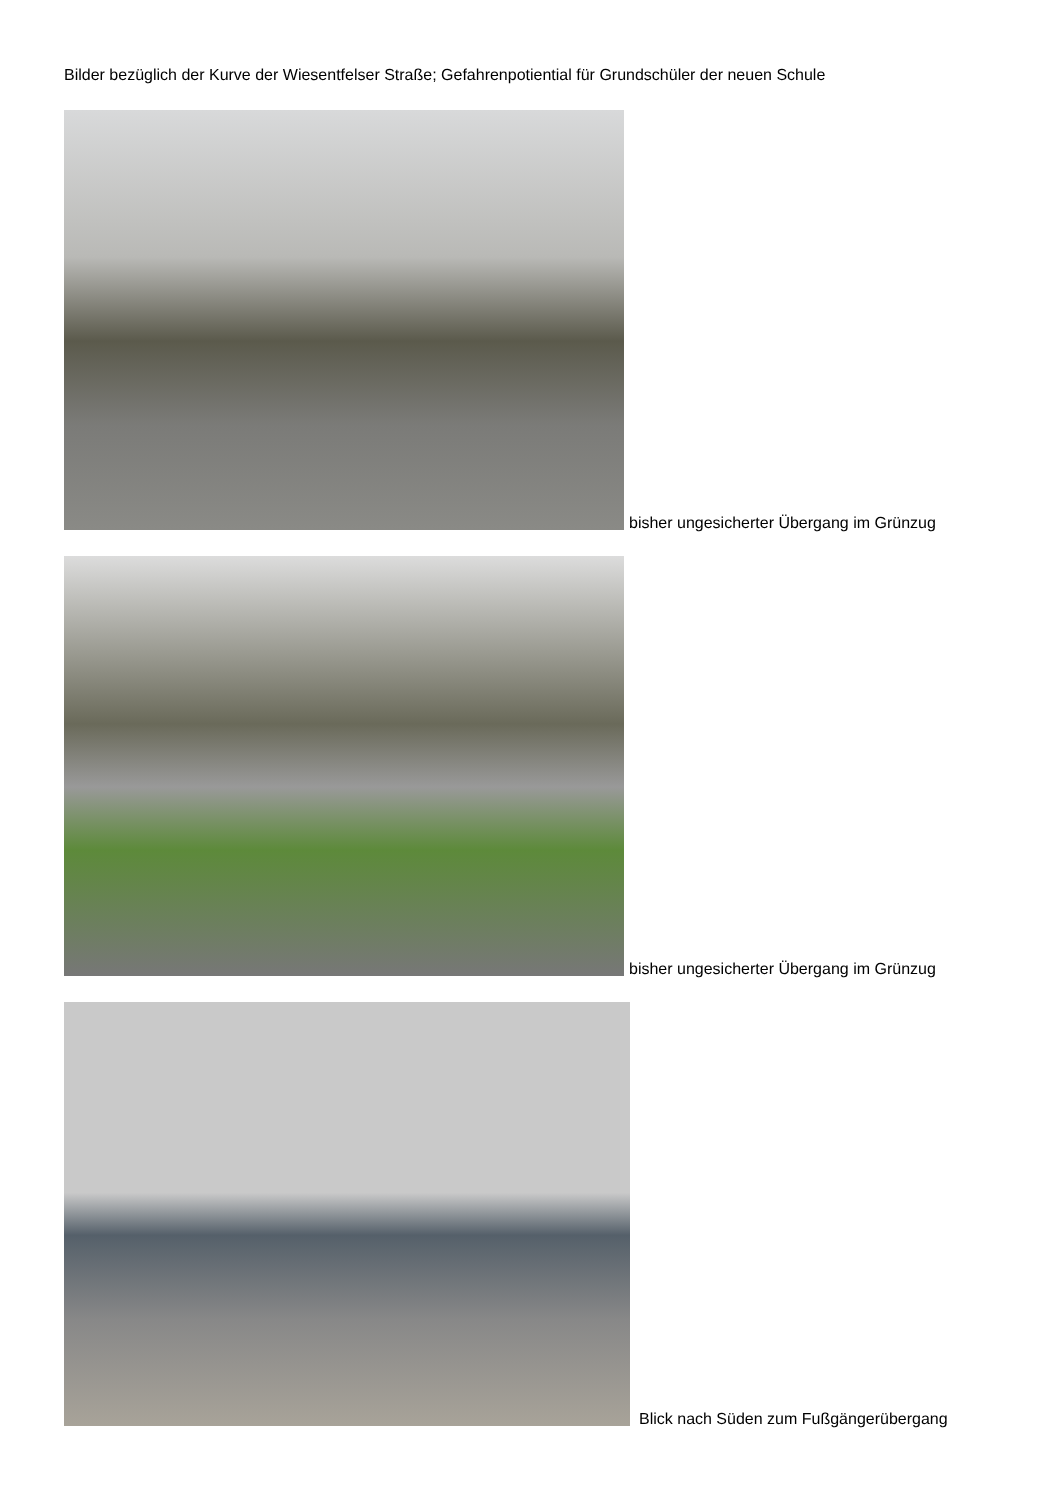Bilder bezüglich der Kurve der Wiesentfelser Straße; Gefahrenpotiential für Grundschüler der neuen Schule
bisher ungesicherter Übergang im Grünzug
bisher ungesicherter Übergang im Grünzug
Blick nach Süden zum Fußgängerübergang